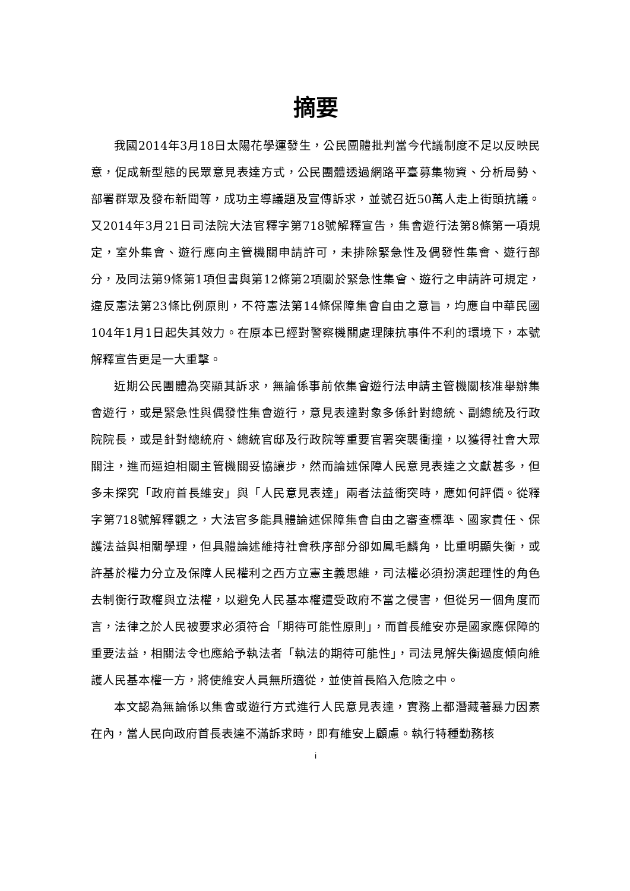摘要
我國2014年3月18日太陽花學運發生，公民團體批判當今代議制度不足以反映民意，促成新型態的民眾意見表達方式，公民團體透過網路平臺募集物資、分析局勢、部署群眾及發布新聞等，成功主導議題及宣傳訴求，並號召近50萬人走上街頭抗議。又2014年3月21日司法院大法官釋字第718號解釋宣告，集會遊行法第8條第一項規定，室外集會、遊行應向主管機關申請許可，未排除緊急性及偶發性集會、遊行部分，及同法第9條第1項但書與第12條第2項關於緊急性集會、遊行之申請許可規定，違反憲法第23條比例原則，不符憲法第14條保障集會自由之意旨，均應自中華民國104年1月1日起失其效力。在原本已經對警察機關處理陳抗事件不利的環境下，本號解釋宣告更是一大重擊。
近期公民團體為突顯其訴求，無論係事前依集會遊行法申請主管機關核准舉辦集會遊行，或是緊急性與偶發性集會遊行，意見表達對象多係針對總統、副總統及行政院院長，或是針對總統府、總統官邸及行政院等重要官署突襲衝撞，以獲得社會大眾關注，進而逼迫相關主管機關妥協讓步，然而論述保障人民意見表達之文獻甚多，但多未探究「政府首長維安」與「人民意見表達」兩者法益衝突時，應如何評價。從釋字第718號解釋觀之，大法官多能具體論述保障集會自由之審查標準、國家責任、保護法益與相關學理，但具體論述維持社會秩序部分卻如鳳毛麟角，比重明顯失衡，或許基於權力分立及保障人民權利之西方立憲主義思維，司法權必須扮演起理性的角色去制衡行政權與立法權，以避免人民基本權遭受政府不當之侵害，但從另一個角度而言，法律之於人民被要求必須符合「期待可能性原則」，而首長維安亦是國家應保障的重要法益，相關法令也應給予執法者「執法的期待可能性」，司法見解失衡過度傾向維護人民基本權一方，將使維安人員無所適從，並使首長陷入危險之中。
本文認為無論係以集會或遊行方式進行人民意見表達，實務上都潛藏著暴力因素在內，當人民向政府首長表達不滿訴求時，即有維安上顧慮。執行特種勤務核
i